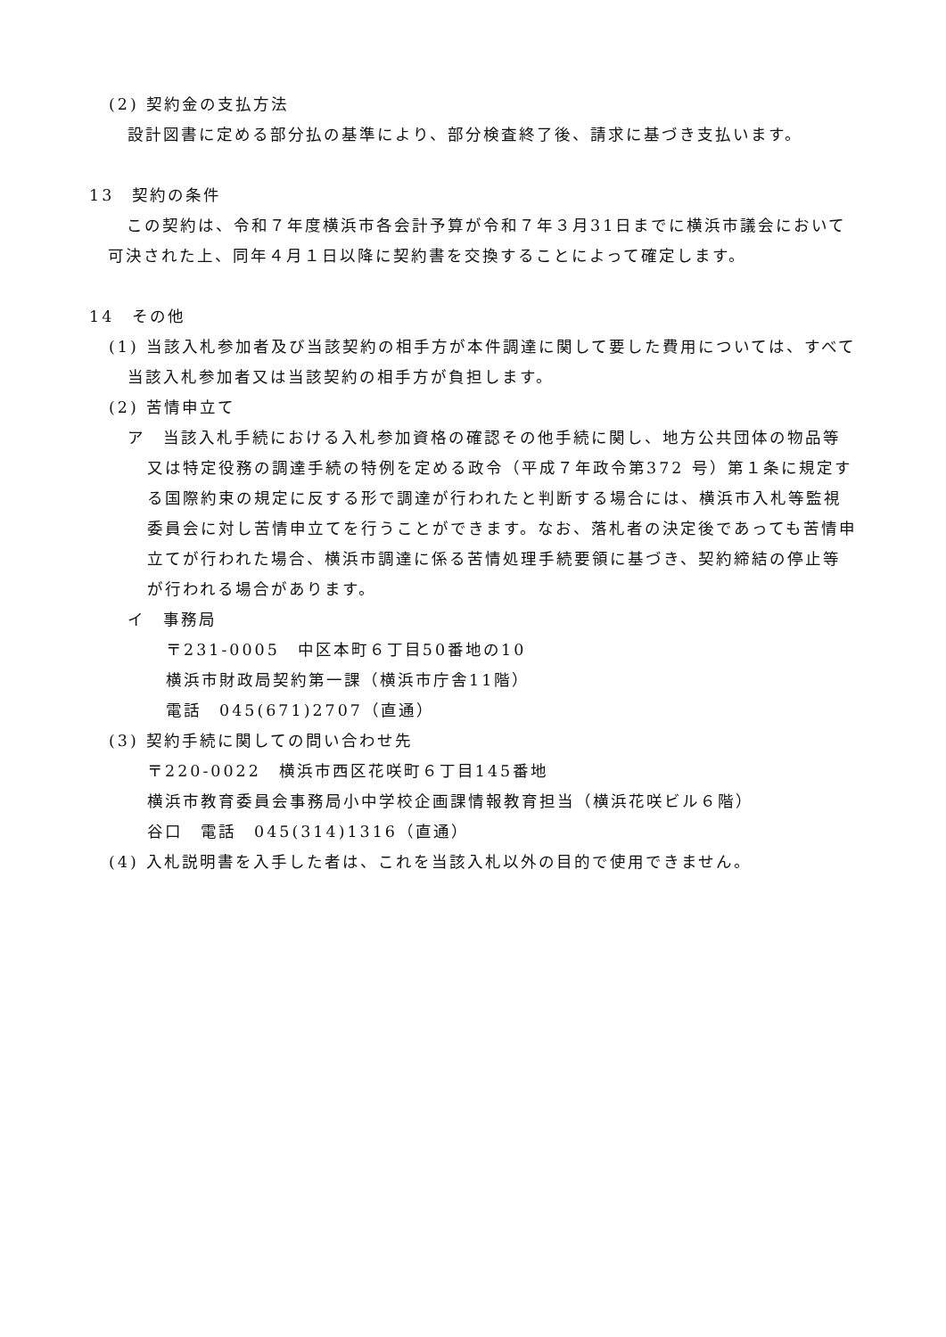(2) 契約金の支払方法
設計図書に定める部分払の基準により、部分検査終了後、請求に基づき支払います。
13　契約の条件
この契約は、令和７年度横浜市各会計予算が令和７年３月31日までに横浜市議会において可決された上、同年４月１日以降に契約書を交換することによって確定します。
14　その他
(1) 当該入札参加者及び当該契約の相手方が本件調達に関して要した費用については、すべて当該入札参加者又は当該契約の相手方が負担します。
(2) 苦情申立て
ア　当該入札手続における入札参加資格の確認その他手続に関し、地方公共団体の物品等又は特定役務の調達手続の特例を定める政令（平成７年政令第372 号）第１条に規定する国際約束の規定に反する形で調達が行われたと判断する場合には、横浜市入札等監視委員会に対し苦情申立てを行うことができます。なお、落札者の決定後であっても苦情申立てが行われた場合、横浜市調達に係る苦情処理手続要領に基づき、契約締結の停止等が行われる場合があります。
イ　事務局
〒231-0005　中区本町６丁目50番地の10
横浜市財政局契約第一課（横浜市庁舎11階）
電話　045(671)2707（直通）
(3) 契約手続に関しての問い合わせ先
〒220-0022　横浜市西区花咲町６丁目145番地
横浜市教育委員会事務局小中学校企画課情報教育担当（横浜花咲ビル６階）
谷口　電話　045(314)1316（直通）
(4) 入札説明書を入手した者は、これを当該入札以外の目的で使用できません。